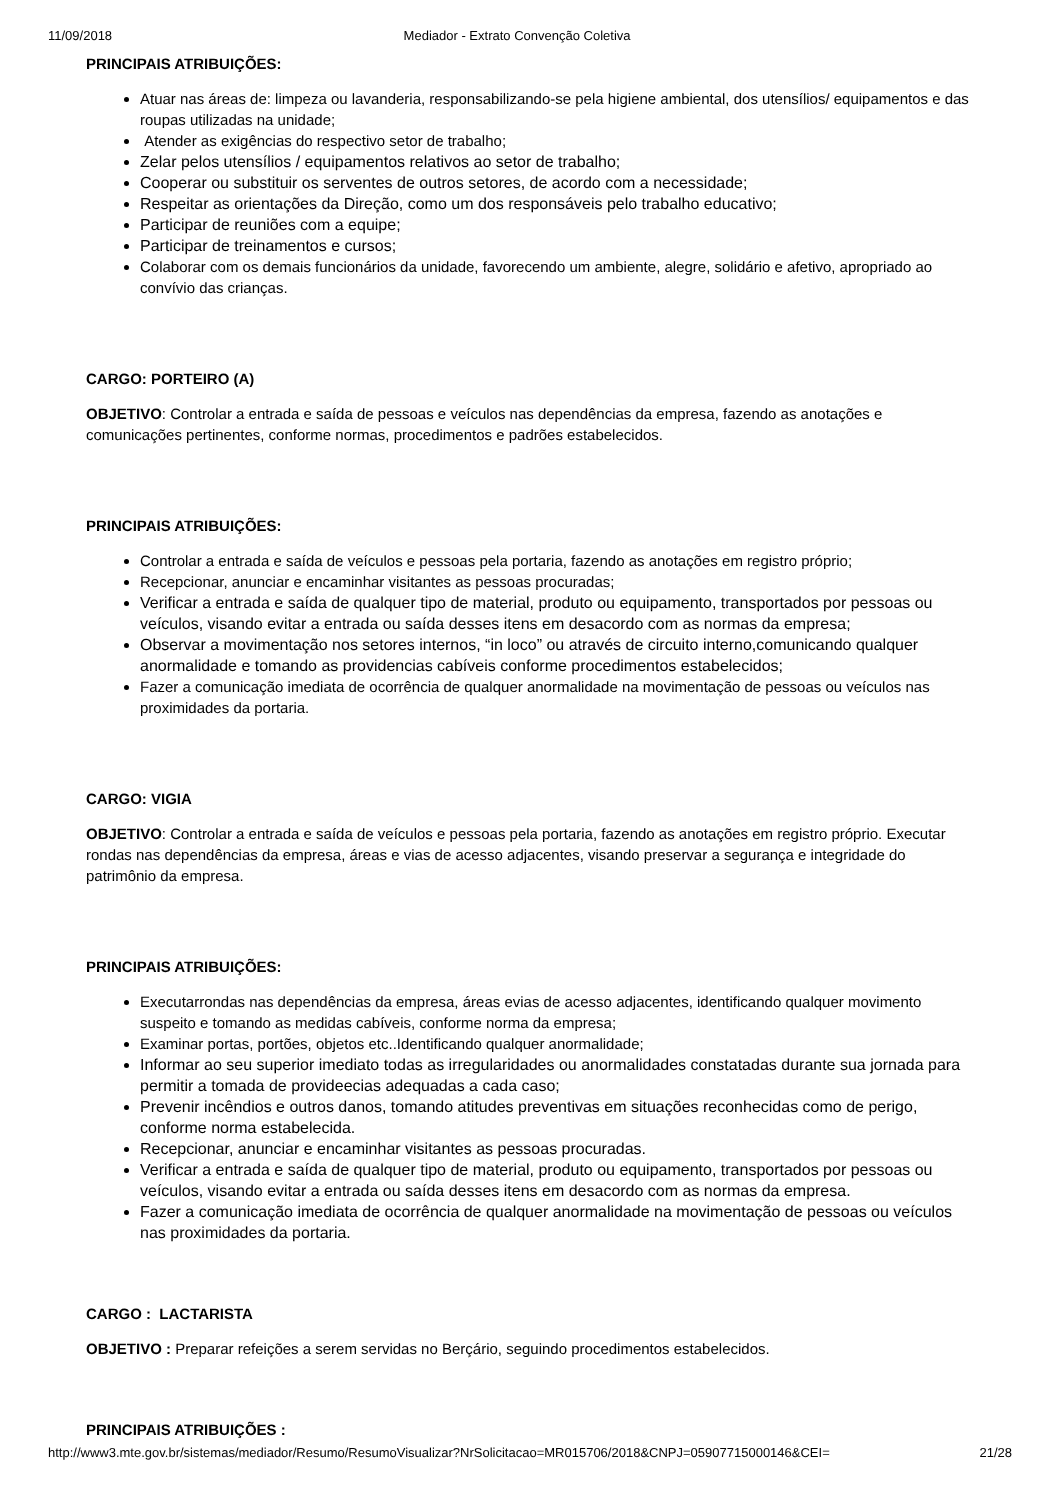11/09/2018 Mediador - Extrato Convenção Coletiva
PRINCIPAIS ATRIBUIÇÕES:
Atuar nas áreas de: limpeza ou lavanderia, responsabilizando-se pela higiene ambiental, dos utensílios/ equipamentos e das roupas utilizadas na unidade;
Atender as exigências do respectivo setor de trabalho;
Zelar pelos utensílios / equipamentos relativos ao setor de trabalho;
Cooperar ou substituir os serventes de outros setores, de acordo com a necessidade;
Respeitar as orientações da Direção, como um dos responsáveis pelo trabalho educativo;
Participar de reuniões com a equipe;
Participar de treinamentos e cursos;
Colaborar com os demais funcionários da unidade, favorecendo um ambiente, alegre, solidário e afetivo, apropriado ao convívio das crianças.
CARGO: PORTEIRO (A)
OBJETIVO: Controlar a entrada e saída de pessoas e veículos nas dependências da empresa, fazendo as anotações e comunicações pertinentes, conforme normas, procedimentos e padrões estabelecidos.
PRINCIPAIS ATRIBUIÇÕES:
Controlar a entrada e saída de veículos e pessoas pela portaria, fazendo as anotações em registro próprio;
Recepcionar, anunciar e encaminhar visitantes as pessoas procuradas;
Verificar a entrada e saída de qualquer tipo de material, produto ou equipamento, transportados por pessoas ou veículos, visando evitar a entrada ou saída desses itens em desacordo com as normas da empresa;
Observar a movimentação nos setores internos, “in loco” ou através de circuito interno,comunicando qualquer anormalidade e tomando as providencias cabíveis conforme procedimentos estabelecidos;
Fazer a comunicação imediata de ocorrência de qualquer anormalidade na movimentação de pessoas ou veículos nas proximidades da portaria.
CARGO: VIGIA
OBJETIVO: Controlar a entrada e saída de veículos e pessoas pela portaria, fazendo as anotações em registro próprio. Executar rondas nas dependências da empresa, áreas e vias de acesso adjacentes, visando preservar a segurança e integridade do patrimônio da empresa.
PRINCIPAIS ATRIBUIÇÕES:
Executarrondas nas dependências da empresa, áreas evias de acesso adjacentes, identificando qualquer movimento suspeito e tomando as medidas cabíveis, conforme norma da empresa;
Examinar portas, portões, objetos etc..Identificando qualquer anormalidade;
Informar ao seu superior imediato todas as irregularidades ou anormalidades constatadas durante sua jornada para permitir a tomada de provideecias adequadas a cada caso;
Prevenir incêndios e outros danos, tomando atitudes preventivas em situações reconhecidas como de perigo, conforme norma estabelecida.
Recepcionar, anunciar e encaminhar visitantes as pessoas procuradas.
Verificar a entrada e saída de qualquer tipo de material, produto ou equipamento, transportados por pessoas ou veículos, visando evitar a entrada ou saída desses itens em desacordo com as normas da empresa.
Fazer a comunicação imediata de ocorrência de qualquer anormalidade na movimentação de pessoas ou veículos nas proximidades da portaria.
CARGO : LACTARISTA
OBJETIVO : Preparar refeições a serem servidas no Berçário, seguindo procedimentos estabelecidos.
PRINCIPAIS ATRIBUIÇÕES :
http://www3.mte.gov.br/sistemas/mediador/Resumo/ResumoVisualizar?NrSolicitacao=MR015706/2018&CNPJ=05907715000146&CEI= 21/28